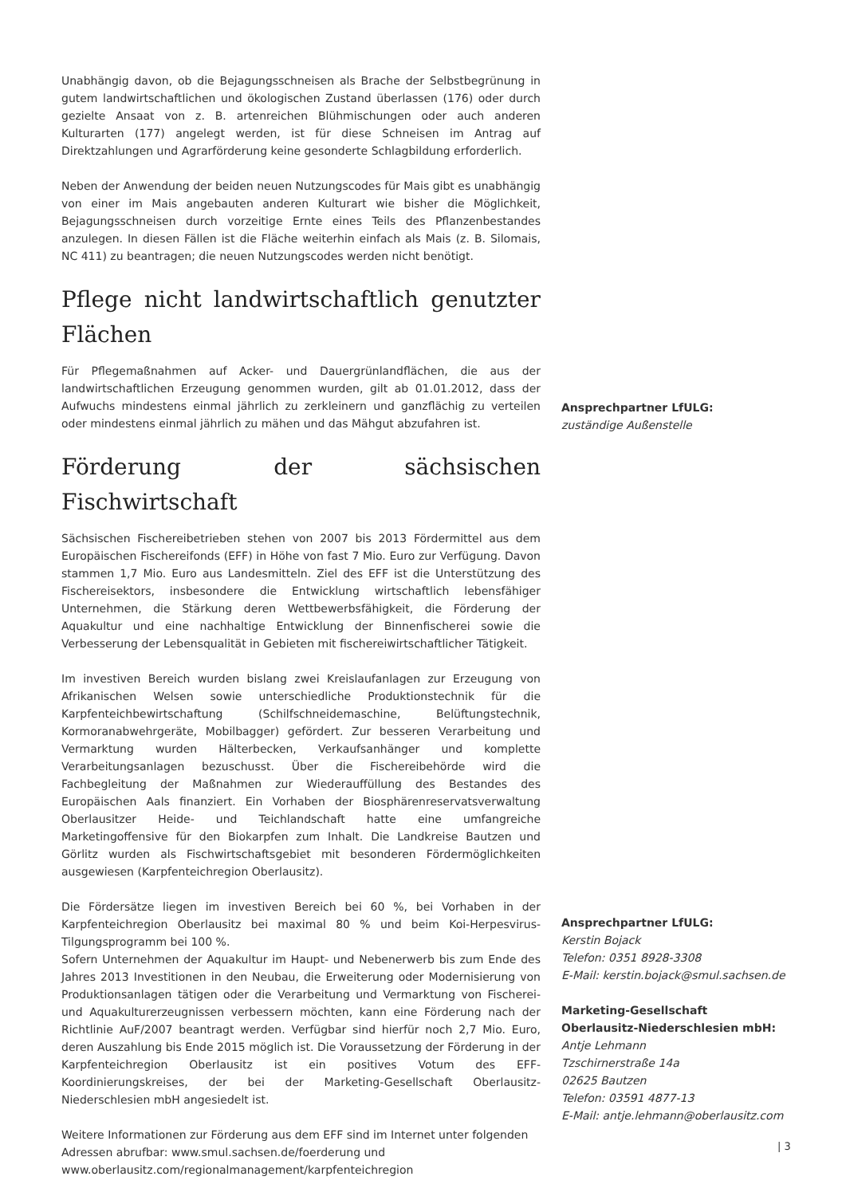Unabhängig davon, ob die Bejagungsschneisen als Brache der Selbstbegrünung in gutem landwirtschaftlichen und ökologischen Zustand überlassen (176) oder durch gezielte Ansaat von z. B. artenreichen Blühmischungen oder auch anderen Kulturarten (177) angelegt werden, ist für diese Schneisen im Antrag auf Direktzahlungen und Agrarförderung keine gesonderte Schlagbildung erforderlich.
Neben der Anwendung der beiden neuen Nutzungscodes für Mais gibt es unabhängig von einer im Mais angebauten anderen Kulturart wie bisher die Möglichkeit, Bejagungsschneisen durch vorzeitige Ernte eines Teils des Pflanzenbestandes anzulegen. In diesen Fällen ist die Fläche weiterhin einfach als Mais (z. B. Silomais, NC 411) zu beantragen; die neuen Nutzungscodes werden nicht benötigt.
Pflege nicht landwirtschaftlich genutzter Flächen
Für Pflegemaßnahmen auf Acker- und Dauergrünlandflächen, die aus der landwirtschaftlichen Erzeugung genommen wurden, gilt ab 01.01.2012, dass der Aufwuchs mindestens einmal jährlich zu zerkleinern und ganzflächig zu verteilen oder mindestens einmal jährlich zu mähen und das Mähgut abzufahren ist.
Förderung der sächsischen Fischwirtschaft
Sächsischen Fischereibetrieben stehen von 2007 bis 2013 Fördermittel aus dem Europäischen Fischereifonds (EFF) in Höhe von fast 7 Mio. Euro zur Verfügung. Davon stammen 1,7 Mio. Euro aus Landesmitteln. Ziel des EFF ist die Unterstützung des Fischereisektors, insbesondere die Entwicklung wirtschaftlich lebensfähiger Unternehmen, die Stärkung deren Wettbewerbsfähigkeit, die Förderung der Aquakultur und eine nachhaltige Entwicklung der Binnenfischerei sowie die Verbesserung der Lebensqualität in Gebieten mit fischereiwirtschaftlicher Tätigkeit.
Im investiven Bereich wurden bislang zwei Kreislaufanlagen zur Erzeugung von Afrikanischen Welsen sowie unterschiedliche Produktionstechnik für die Karpfenteichbewirtschaftung (Schilfschneidemaschine, Belüftungstechnik, Kormoranabwehrgeräte, Mobilbagger) gefördert. Zur besseren Verarbeitung und Vermarktung wurden Hälterbecken, Verkaufsanhänger und komplette Verarbeitungsanlagen bezuschusst. Über die Fischereibehörde wird die Fachbegleitung der Maßnahmen zur Wiederauffüllung des Bestandes des Europäischen Aals finanziert. Ein Vorhaben der Biosphärenreservatsverwaltung Oberlausitzer Heide- und Teichlandschaft hatte eine umfangreiche Marketingoffensive für den Biokarpfen zum Inhalt. Die Landkreise Bautzen und Görlitz wurden als Fischwirtschaftsgebiet mit besonderen Fördermöglichkeiten ausgewiesen (Karpfenteichregion Oberlausitz).
Die Fördersätze liegen im investiven Bereich bei 60 %, bei Vorhaben in der Karpfenteichregion Oberlausitz bei maximal 80 % und beim Koi-Herpesvirus-Tilgungsprogramm bei 100 %.
Sofern Unternehmen der Aquakultur im Haupt- und Nebenerwerb bis zum Ende des Jahres 2013 Investitionen in den Neubau, die Erweiterung oder Modernisierung von Produktionsanlagen tätigen oder die Verarbeitung und Vermarktung von Fischerei- und Aquakulturerzeugnissen verbessern möchten, kann eine Förderung nach der Richtlinie AuF/2007 beantragt werden. Verfügbar sind hierfür noch 2,7 Mio. Euro, deren Auszahlung bis Ende 2015 möglich ist. Die Voraussetzung der Förderung in der Karpfenteichregion Oberlausitz ist ein positives Votum des EFF-Koordinierungskreises, der bei der Marketing-Gesellschaft Oberlausitz-Niederschlesien mbH angesiedelt ist.
Weitere Informationen zur Förderung aus dem EFF sind im Internet unter folgenden Adressen abrufbar: www.smul.sachsen.de/foerderung und www.oberlausitz.com/regionalmanagement/karpfenteichregion
Ansprechpartner LfULG:
zuständige Außenstelle
Ansprechpartner LfULG:
Kerstin Bojack
Telefon: 0351 8928-3308
E-Mail: kerstin.bojack@smul.sachsen.de
Marketing-Gesellschaft
Oberlausitz-Niederschlesien mbH:
Antje Lehmann
Tzschirnerstraße 14a
02625 Bautzen
Telefon: 03591 4877-13
E-Mail: antje.lehmann@oberlausitz.com
| 3